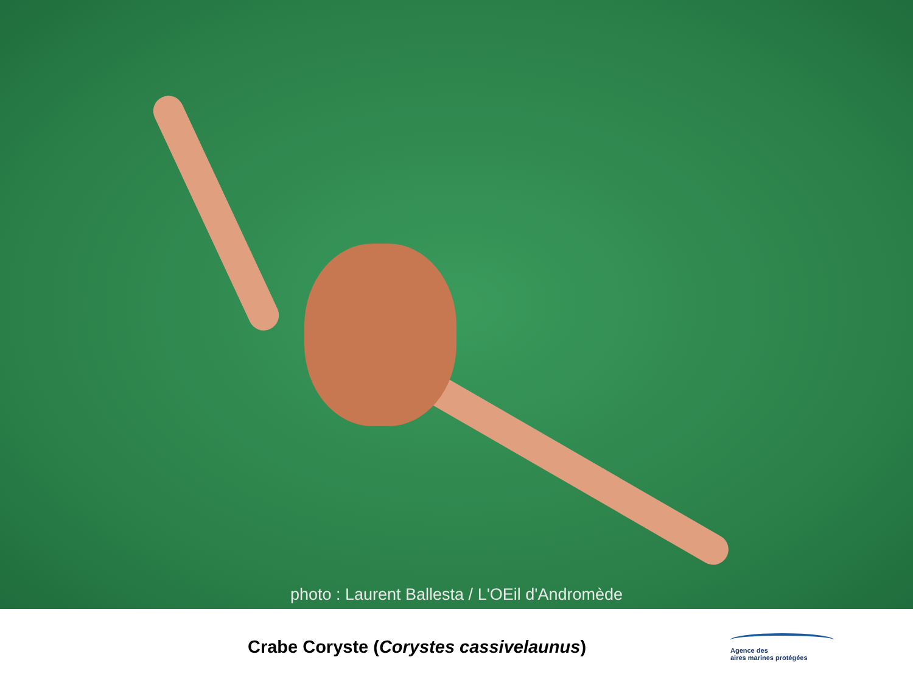photo : Laurent Ballesta / L'OEil d'Andromède
Crabe Coryste (Corystes cassivelaunus)
Agence des
aires marines protégées